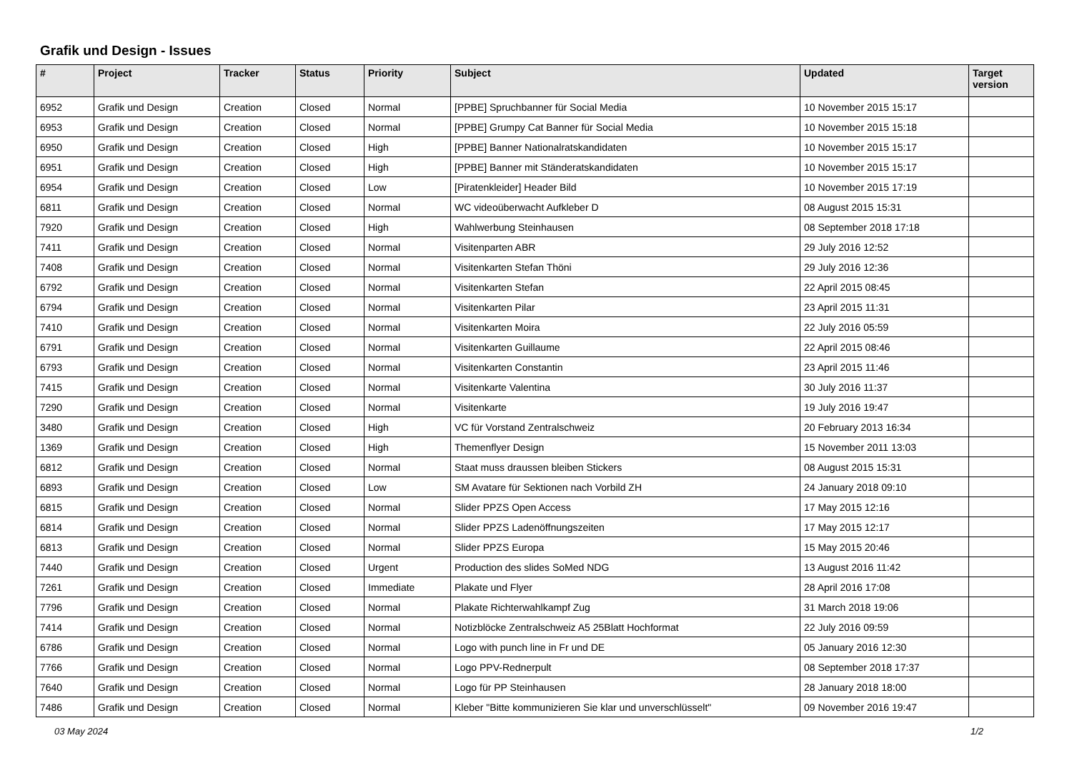Grafik und Design - Issues
| # | Project | Tracker | Status | Priority | Subject | Updated | Target version |
| --- | --- | --- | --- | --- | --- | --- | --- |
| 6952 | Grafik und Design | Creation | Closed | Normal | [PPBE] Spruchbanner für Social Media | 10 November 2015 15:17 | |
| 6953 | Grafik und Design | Creation | Closed | Normal | [PPBE] Grumpy Cat Banner für Social Media | 10 November 2015 15:18 | |
| 6950 | Grafik und Design | Creation | Closed | High | [PPBE] Banner Nationalratskandidaten | 10 November 2015 15:17 | |
| 6951 | Grafik und Design | Creation | Closed | High | [PPBE] Banner mit Ständeratskandidaten | 10 November 2015 15:17 | |
| 6954 | Grafik und Design | Creation | Closed | Low | [Piratenkleider] Header Bild | 10 November 2015 17:19 | |
| 6811 | Grafik und Design | Creation | Closed | Normal | WC videoüberwacht Aufkleber D | 08 August 2015 15:31 | |
| 7920 | Grafik und Design | Creation | Closed | High | Wahlwerbung Steinhausen | 08 September 2018 17:18 | |
| 7411 | Grafik und Design | Creation | Closed | Normal | Visitenparten ABR | 29 July 2016 12:52 | |
| 7408 | Grafik und Design | Creation | Closed | Normal | Visitenkarten Stefan Thöni | 29 July 2016 12:36 | |
| 6792 | Grafik und Design | Creation | Closed | Normal | Visitenkarten Stefan | 22 April 2015 08:45 | |
| 6794 | Grafik und Design | Creation | Closed | Normal | Visitenkarten Pilar | 23 April 2015 11:31 | |
| 7410 | Grafik und Design | Creation | Closed | Normal | Visitenkarten Moira | 22 July 2016 05:59 | |
| 6791 | Grafik und Design | Creation | Closed | Normal | Visitenkarten Guillaume | 22 April 2015 08:46 | |
| 6793 | Grafik und Design | Creation | Closed | Normal | Visitenkarten Constantin | 23 April 2015 11:46 | |
| 7415 | Grafik und Design | Creation | Closed | Normal | Visitenkarte Valentina | 30 July 2016 11:37 | |
| 7290 | Grafik und Design | Creation | Closed | Normal | Visitenkarte | 19 July 2016 19:47 | |
| 3480 | Grafik und Design | Creation | Closed | High | VC für Vorstand Zentralschweiz | 20 February 2013 16:34 | |
| 1369 | Grafik und Design | Creation | Closed | High | Themenflyer Design | 15 November 2011 13:03 | |
| 6812 | Grafik und Design | Creation | Closed | Normal | Staat muss draussen bleiben Stickers | 08 August 2015 15:31 | |
| 6893 | Grafik und Design | Creation | Closed | Low | SM Avatare für Sektionen nach Vorbild ZH | 24 January 2018 09:10 | |
| 6815 | Grafik und Design | Creation | Closed | Normal | Slider PPZS Open Access | 17 May 2015 12:16 | |
| 6814 | Grafik und Design | Creation | Closed | Normal | Slider PPZS Ladenöffnungszeiten | 17 May 2015 12:17 | |
| 6813 | Grafik und Design | Creation | Closed | Normal | Slider PPZS Europa | 15 May 2015 20:46 | |
| 7440 | Grafik und Design | Creation | Closed | Urgent | Production des slides SoMed NDG | 13 August 2016 11:42 | |
| 7261 | Grafik und Design | Creation | Closed | Immediate | Plakate und Flyer | 28 April 2016 17:08 | |
| 7796 | Grafik und Design | Creation | Closed | Normal | Plakate Richterwahlkampf Zug | 31 March 2018 19:06 | |
| 7414 | Grafik und Design | Creation | Closed | Normal | Notizblöcke Zentralschweiz A5 25Blatt Hochformat | 22 July 2016 09:59 | |
| 6786 | Grafik und Design | Creation | Closed | Normal | Logo with punch line in Fr und DE | 05 January 2016 12:30 | |
| 7766 | Grafik und Design | Creation | Closed | Normal | Logo PPV-Rednerpult | 08 September 2018 17:37 | |
| 7640 | Grafik und Design | Creation | Closed | Normal | Logo für PP Steinhausen | 28 January 2018 18:00 | |
| 7486 | Grafik und Design | Creation | Closed | Normal | Kleber "Bitte kommunizieren Sie klar und unverschlüsselt" | 09 November 2016 19:47 | |
03 May 2024 1/2